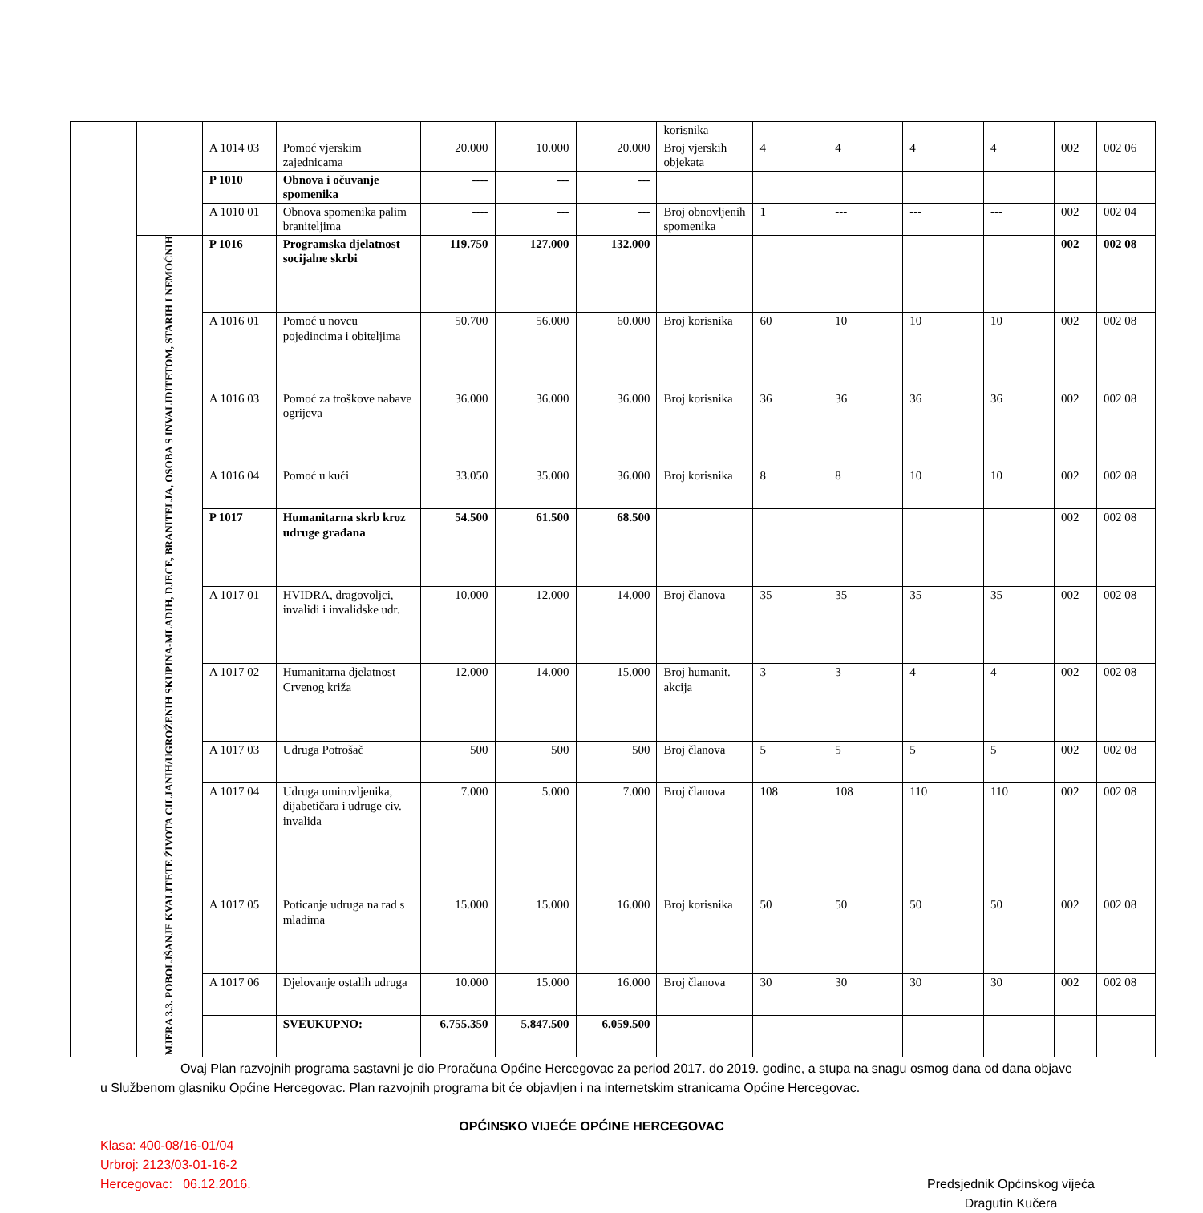| | | | | | | | korisnika | | | | | | |
| | | A 1014 03 | Pomoć vjerskim zajednicama | 20.000 | 10.000 | 20.000 | Broj vjerskih objekata | 4 | 4 | 4 | 4 | 002 | 002 06 |
| | | P 1010 | Obnova i očuvanje spomenika | ---- | --- | --- | | | | | | | |
| | | A 1010 01 | Obnova spomenika palim braniteljima | ---- | --- | --- | Broj obnovljenih spomenika | 1 | --- | --- | --- | 002 | 002 04 |
| | MJERA 3.3. POBOLJŠANJE KVALITETE ŽIVOTA CILJANIH/UGROŽENIH SKUPINA-MLADIH, DJECE, BRANITELJA, OSOBA S INVALIDITETOM, STARIH I NEMOĆNIH | P 1016 | Programska djelatnost socijalne skrbi | 119.750 | 127.000 | 132.000 | | | | | | 002 | 002 08 |
| | | A 1016 01 | Pomoć u novcu pojedincima i obiteljima | 50.700 | 56.000 | 60.000 | Broj korisnika | 60 | 10 | 10 | 10 | 002 | 002 08 |
| | | A 1016 03 | Pomoć za troškove nabave ogrijeva | 36.000 | 36.000 | 36.000 | Broj korisnika | 36 | 36 | 36 | 36 | 002 | 002 08 |
| | | A 1016 04 | Pomoć u kući | 33.050 | 35.000 | 36.000 | Broj korisnika | 8 | 8 | 10 | 10 | 002 | 002 08 |
| | | P 1017 | Humanitarna skrb kroz udruge građana | 54.500 | 61.500 | 68.500 | | | | | | 002 | 002 08 |
| | | A 1017 01 | HVIDRA, dragovoljci, invalidi i invalidske udr. | 10.000 | 12.000 | 14.000 | Broj članova | 35 | 35 | 35 | 35 | 002 | 002 08 |
| | | A 1017 02 | Humanitarna djelatnost Crvenog križa | 12.000 | 14.000 | 15.000 | Broj humanit. akcija | 3 | 3 | 4 | 4 | 002 | 002 08 |
| | | A 1017 03 | Udruga Potrošač | 500 | 500 | 500 | Broj članova | 5 | 5 | 5 | 5 | 002 | 002 08 |
| | | A 1017 04 | Udruga umirovljenika, dijabetičara i udruge civ. invalida | 7.000 | 5.000 | 7.000 | Broj članova | 108 | 108 | 110 | 110 | 002 | 002 08 |
| | | A 1017 05 | Poticanje udruga na rad s mladima | 15.000 | 15.000 | 16.000 | Broj korisnika | 50 | 50 | 50 | 50 | 002 | 002 08 |
| | | A 1017 06 | Djelovanje ostalih udruga | 10.000 | 15.000 | 16.000 | Broj članova | 30 | 30 | 30 | 30 | 002 | 002 08 |
| | | | SVEUKUPNO: | 6.755.350 | 5.847.500 | 6.059.500 | | | | | | | |
Ovaj Plan razvojnih programa sastavni je dio Proračuna Općine Hercegovac za period 2017. do 2019. godine, a stupa na snagu osmog dana od dana objave u Službenom glasniku Općine Hercegovac. Plan razvojnih programa bit će objavljen i na internetskim stranicama Općine Hercegovac.
OPĆINSKO VIJEĆE OPĆINE HERCEGOVAC
Klasa: 400-08/16-01/04
Urbroj: 2123/03-01-16-2
Hercegovac: 06.12.2016. Predsjednik Općinskog vijeća
Dragutin Kučera